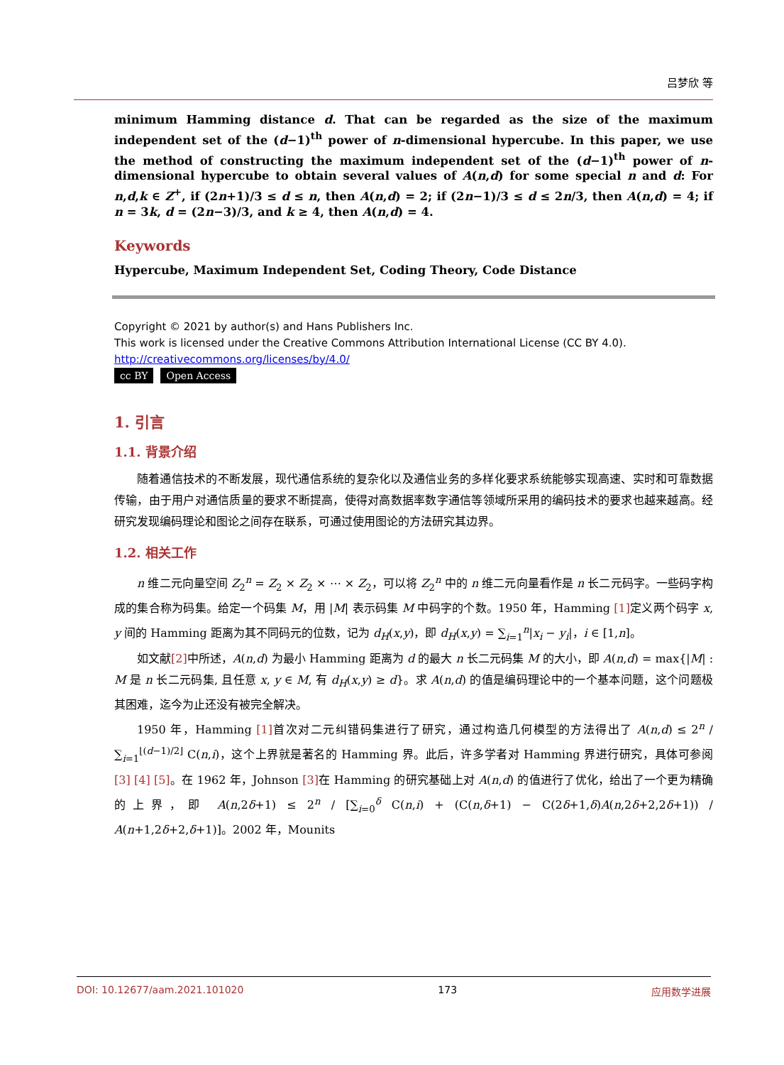吕梦欣 等
minimum Hamming distance d. That can be regarded as the size of the maximum independent set of the (d−1)<sup>th</sup> power of n-dimensional hypercube. In this paper, we use the method of constructing the maximum independent set of the (d−1)<sup>th</sup> power of n-dimensional hypercube to obtain several values of A(n,d) for some special n and d: For n,d,k ∈ Z<sup>+</sup>, if (2n+1)/3 ≤ d ≤ n, then A(n,d) = 2; if (2n−1)/3 ≤ d ≤ 2n/3, then A(n,d) = 4; if n = 3k, d = (2n−3)/3, and k ≥ 4, then A(n,d) = 4.
Keywords
Hypercube, Maximum Independent Set, Coding Theory, Code Distance
Copyright © 2021 by author(s) and Hans Publishers Inc.
This work is licensed under the Creative Commons Attribution International License (CC BY 4.0).
http://creativecommons.org/licenses/by/4.0/
cc BY Open Access
1. 引言
1.1. 背景介绍
随着通信技术的不断发展，现代通信系统的复杂化以及通信业务的多样化要求系统能够实现高速、实时和可靠数据传输，由于用户对通信质量的要求不断提高，使得对高数据率数字通信等领域所采用的编码技术的要求也越来越高。经研究发现编码理论和图论之间存在联系，可通过使用图论的方法研究其边界。
1.2. 相关工作
n 维二元向量空间 Z<sub>2</sub><sup>n</sup> = Z<sub>2</sub> × Z<sub>2</sub> × ⋯ × Z<sub>2</sub>，可以将 Z<sub>2</sub><sup>n</sup> 中的 n 维二元向量看作是 n 长二元码字。一些码字构成的集合称为码集。给定一个码集 M，用 |M| 表示码集 M 中码字的个数。1950 年，Hamming [1] 定义两个码字 x, y 间的 Hamming 距离为其不同码元的位数，记为 d<sub>H</sub>(x,y)，即 d<sub>H</sub>(x,y) = ∑<sub>i=1</sub><sup>n</sup>|x<sub>i</sub> − y<sub>i</sub>|，i ∈ [1,n]。
如文献[2] 中所述，A(n,d) 为最小 Hamming 距离为 d 的最大 n 长二元码集 M 的大小，即 A(n,d) = max{|M| : M 是 n 长二元码集, 且任意 x, y ∈ M, 有 d<sub>H</sub>(x,y) ≥ d}。求 A(n,d) 的值是编码理论中的一个基本问题，这个问题极其困难，迄今为止还没有被完全解决。
1950 年，Hamming [1] 首次对二元纠错码集进行了研究，通过构造几何模型的方法得出了 A(n,d) ≤ 2<sup>n</sup> / ∑<sub>i=1</sub><sup>⌊(d−1)/2⌋</sup> C(n,i)，这个上界就是著名的 Hamming 界。此后，许多学者对 Hamming 界进行研究，具体可参阅[3] [4] [5]。在 1962 年，Johnson [3] 在 Hamming 的研究基础上对 A(n,d) 的值进行了优化，给出了一个更为精确的上界，即 A(n,2δ+1) ≤ 2<sup>n</sup> / [∑<sub>i=0</sub><sup>δ</sup> C(n,i) + (C(n,δ+1) − C(2δ+1,δ)A(n,2δ+2,2δ+1)) / A(n+1,2δ+2,δ+1)]。2002 年，Mounits
DOI: 10.12677/aam.2021.101020 173 应用数学进展